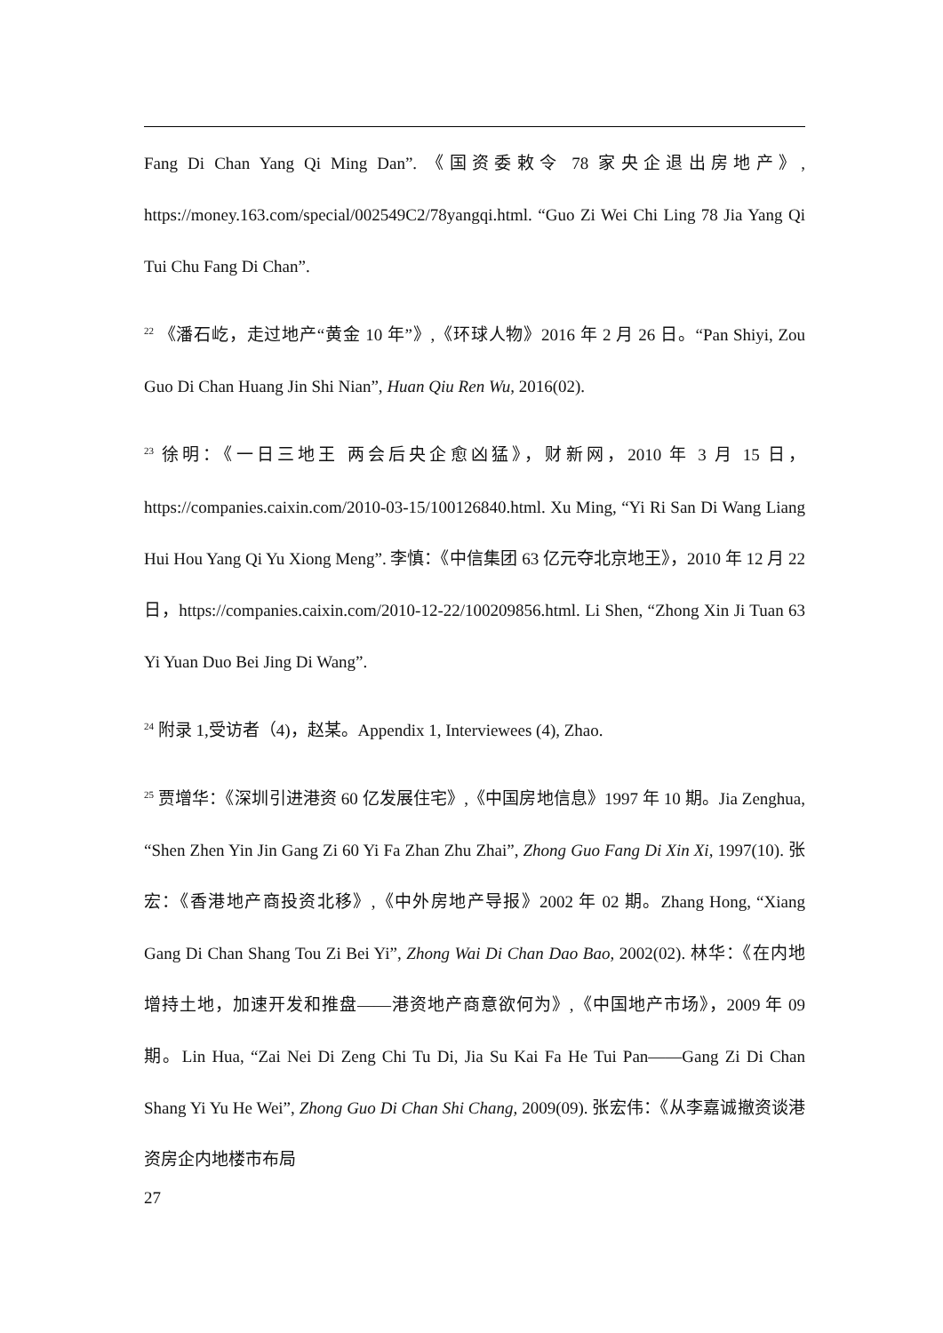Fang Di Chan Yang Qi Ming Dan”. 《国资委敕令 78 家央企退出房地产》, https://money.163.com/special/002549C2/78yangqi.html. “Guo Zi Wei Chi Ling 78 Jia Yang Qi Tui Chu Fang Di Chan”.
<sup>22</sup> 《潘石屹，走过地产“黄金 10 年”》,《环球人物》2016 年 2 月 26 日。“Pan Shiyi, Zou Guo Di Chan Huang Jin Shi Nian”, Huan Qiu Ren Wu, 2016(02).
<sup>23</sup> 徐明：《一日三地王 两会后央企愈凶猛》，财新网，2010 年 3 月 15 日，https://companies.caixin.com/2010-03-15/100126840.html. Xu Ming, “Yi Ri San Di Wang Liang Hui Hou Yang Qi Yu Xiong Meng”. 李慎：《中信集团 63 亿元夺北京地王》，2010 年 12 月 22 日，https://companies.caixin.com/2010-12-22/100209856.html. Li Shen, “Zhong Xin Ji Tuan 63 Yi Yuan Duo Bei Jing Di Wang”.
<sup>24</sup> 附录 1,受访者（4)，赵某。Appendix 1, Interviewees (4), Zhao.
<sup>25</sup> 贾增华：《深圳引进港资 60 亿发展住宅》,《中国房地信息》1997 年 10 期。Jia Zenghua, “Shen Zhen Yin Jin Gang Zi 60 Yi Fa Zhan Zhu Zhai”, Zhong Guo Fang Di Xin Xi, 1997(10). 张宏：《香港地产商投资北移》,《中外房地产导报》2002 年 02 期。Zhang Hong, “Xiang Gang Di Chan Shang Tou Zi Bei Yi”, Zhong Wai Di Chan Dao Bao, 2002(02). 林华：《在内地增持土地，加速开发和推盘——港资地产商意欲何为》,《中国地产市场》，2009 年 09 期。Lin Hua, “Zai Nei Di Zeng Chi Tu Di, Jia Su Kai Fa He Tui Pan——Gang Zi Di Chan Shang Yi Yu He Wei”, Zhong Guo Di Chan Shi Chang, 2009(09). 张宏伟：《从李嘉诚撤资谈港资房企内地楼市布局
27